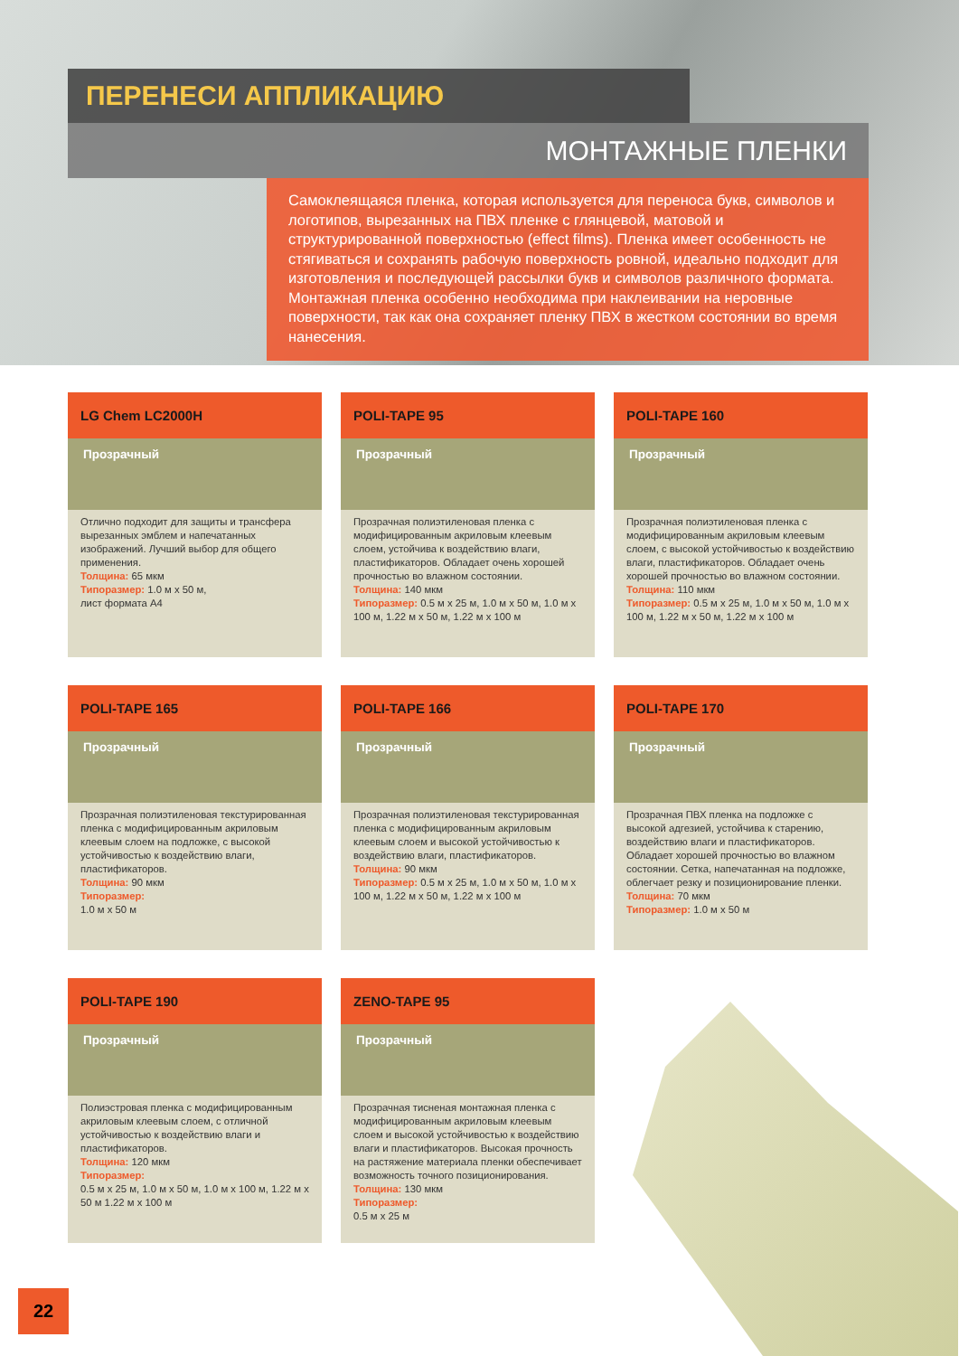ПЕРЕНЕСИ АППЛИКАЦИЮ
МОНТАЖНЫЕ ПЛЕНКИ
Самоклеящаяся пленка, которая используется для переноса букв, символов и логотипов, вырезанных на ПВХ пленке с глянцевой, матовой и структурированной поверхностью (effect films). Пленка имеет особенность не стягиваться и сохранять рабочую поверхность ровной, идеально подходит для изготовления и последующей рассылки букв и символов различного формата. Монтажная пленка особенно необходима при наклеивании на неровные поверхности, так как она сохраняет пленку ПВХ в жестком состоянии во время нанесения.
LG Chem LC2000H
Прозрачный
Отлично подходит для защиты и трансфера вырезанных эмблем и напечатанных изображений. Лучший выбор для общего применения.
Толщина: 65 мкм
Типоразмер: 1.0 м x 50 м,
лист формата А4
POLI-TAPE 95
Прозрачный
Прозрачная полиэтиленовая пленка с модифицированным акриловым клеевым слоем, устойчива к воздействию влаги, пластификаторов. Обладает очень хорошей прочностью во влажном состоянии.
Толщина: 140 мкм
Типоразмер: 0.5 м x 25 м, 1.0 м x 50 м, 1.0 м x 100 м, 1.22 м x 50 м, 1.22 м x 100 м
POLI-TAPE 160
Прозрачный
Прозрачная полиэтиленовая пленка с модифицированным акриловым клеевым слоем, с высокой устойчивостью к воздействию влаги, пластификаторов. Обладает очень хорошей прочностью во влажном состоянии.
Толщина: 110 мкм
Типоразмер: 0.5 м x 25 м, 1.0 м x 50 м, 1.0 м x 100 м, 1.22 м x 50 м, 1.22 м x 100 м
POLI-TAPE 165
Прозрачный
Прозрачная полиэтиленовая текстурированная пленка с модифицированным акриловым клеевым слоем на подложке, с высокой устойчивостью к воздействию влаги, пластификаторов.
Толщина: 90 мкм
Типоразмер:
1.0 м x 50 м
POLI-TAPE 166
Прозрачный
Прозрачная полиэтиленовая текстурированная пленка с модифицированным акриловым клеевым слоем и высокой устойчивостью к воздействию влаги, пластификаторов.
Толщина: 90 мкм
Типоразмер: 0.5 м x 25 м, 1.0 м x 50 м, 1.0 м x 100 м, 1.22 м x 50 м, 1.22 м x 100 м
POLI-TAPE 170
Прозрачный
Прозрачная ПВХ пленка на подложке с высокой адгезией, устойчива к старению, воздействию влаги и пластификаторов. Обладает хорошей прочностью во влажном состоянии. Сетка, напечатанная на подложке, облегчает резку и позиционирование пленки.
Толщина: 70 мкм
Типоразмер: 1.0 м x 50 м
POLI-TAPE 190
Прозрачный
Полиэстровая пленка с модифицированным акриловым клеевым слоем, с отличной устойчивостью к воздействию влаги и пластификаторов.
Толщина: 120 мкм
Типоразмер:
0.5 м x 25 м, 1.0 м x 50 м, 1.0 м x 100 м, 1.22 м x 50 м 1.22 м x 100 м
ZENO-TAPE 95
Прозрачный
Прозрачная тисненая монтажная пленка с модифицированным акриловым клеевым слоем и высокой устойчивостью к воздействию влаги и пластификаторов. Высокая прочность на растяжение материала пленки обеспечивает возможность точного позиционирования.
Толщина: 130 мкм
Типоразмер:
0.5 м x 25 м
22